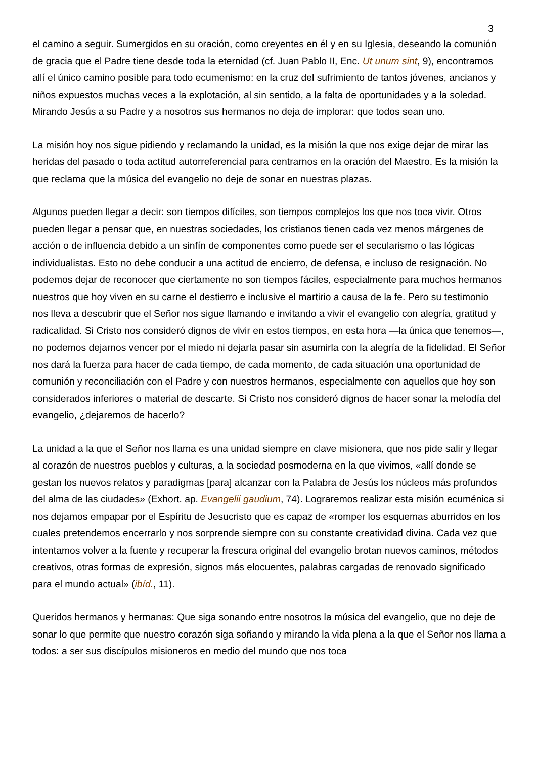3
el camino a seguir. Sumergidos en su oración, como creyentes en él y en su Iglesia, deseando la comunión de gracia que el Padre tiene desde toda la eternidad (cf. Juan Pablo II, Enc. Ut unum sint, 9), encontramos allí el único camino posible para todo ecumenismo: en la cruz del sufrimiento de tantos jóvenes, ancianos y niños expuestos muchas veces a la explotación, al sin sentido, a la falta de oportunidades y a la soledad. Mirando Jesús a su Padre y a nosotros sus hermanos no deja de implorar: que todos sean uno.
La misión hoy nos sigue pidiendo y reclamando la unidad, es la misión la que nos exige dejar de mirar las heridas del pasado o toda actitud autorreferencial para centrarnos en la oración del Maestro. Es la misión la que reclama que la música del evangelio no deje de sonar en nuestras plazas.
Algunos pueden llegar a decir: son tiempos difíciles, son tiempos complejos los que nos toca vivir. Otros pueden llegar a pensar que, en nuestras sociedades, los cristianos tienen cada vez menos márgenes de acción o de influencia debido a un sinfín de componentes como puede ser el secularismo o las lógicas individualistas. Esto no debe conducir a una actitud de encierro, de defensa, e incluso de resignación. No podemos dejar de reconocer que ciertamente no son tiempos fáciles, especialmente para muchos hermanos nuestros que hoy viven en su carne el destierro e inclusive el martirio a causa de la fe. Pero su testimonio nos lleva a descubrir que el Señor nos sigue llamando e invitando a vivir el evangelio con alegría, gratitud y radicalidad. Si Cristo nos consideró dignos de vivir en estos tiempos, en esta hora —la única que tenemos—, no podemos dejarnos vencer por el miedo ni dejarla pasar sin asumirla con la alegría de la fidelidad. El Señor nos dará la fuerza para hacer de cada tiempo, de cada momento, de cada situación una oportunidad de comunión y reconciliación con el Padre y con nuestros hermanos, especialmente con aquellos que hoy son considerados inferiores o material de descarte. Si Cristo nos consideró dignos de hacer sonar la melodía del evangelio, ¿dejaremos de hacerlo?
La unidad a la que el Señor nos llama es una unidad siempre en clave misionera, que nos pide salir y llegar al corazón de nuestros pueblos y culturas, a la sociedad posmoderna en la que vivimos, «allí donde se gestan los nuevos relatos y paradigmas [para] alcanzar con la Palabra de Jesús los núcleos más profundos del alma de las ciudades» (Exhort. ap. Evangelii gaudium, 74). Lograremos realizar esta misión ecuménica si nos dejamos empapar por el Espíritu de Jesucristo que es capaz de «romper los esquemas aburridos en los cuales pretendemos encerrarlo y nos sorprende siempre con su constante creatividad divina. Cada vez que intentamos volver a la fuente y recuperar la frescura original del evangelio brotan nuevos caminos, métodos creativos, otras formas de expresión, signos más elocuentes, palabras cargadas de renovado significado para el mundo actual» (ibíd., 11).
Queridos hermanos y hermanas: Que siga sonando entre nosotros la música del evangelio, que no deje de sonar lo que permite que nuestro corazón siga soñando y mirando la vida plena a la que el Señor nos llama a todos: a ser sus discípulos misioneros en medio del mundo que nos toca